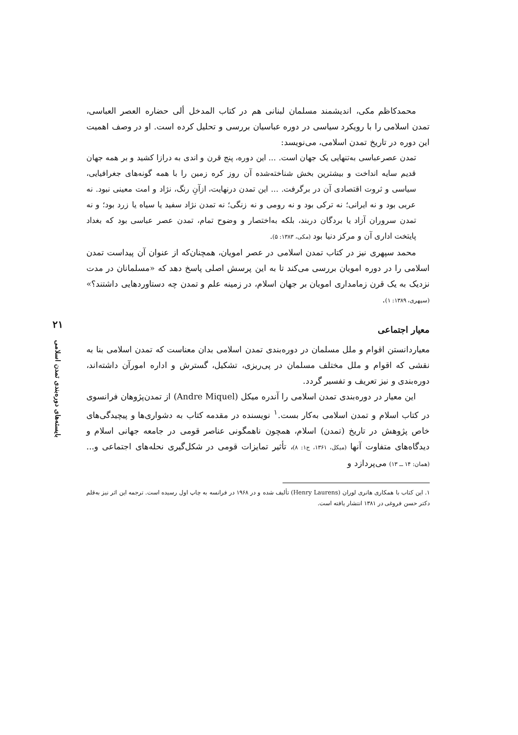۲۱
بایسته‌های دوره‌بندی تمدن اسلامی
محمدکاظم مکی، اندیشمند مسلمان لبنانی هم در کتاب المدخل ألی حضاره العصر العباسی، تمدن اسلامی را با رویکرد سیاسی در دوره عباسیان بررسی و تحلیل کرده است. او در وصف اهمیت این دوره در تاریخ تمدن اسلامی، می‌نویسد:
تمدن عصرعباسی به‌تنهایی یک جهان است. ... این دوره، پنج قرن و اندی به درازا کشید و بر همه جهان قدیم سایه انداخت و بیشترین بخش شناخته‌شده آن روز کره زمین را با همه گونه‌های جغرافیایی، سیاسی و ثروت اقتصادی آن در برگرفت. ... این تمدن درنهایت، ازآنِ رنگ، نژاد و امت معینی نبود. نه عربی بود و نه ایرانی؛ نه ترکی بود و نه رومی و نه زنگی؛ نه تمدن نژاد سفید یا سیاه یا زرد بود؛ و نه تمدن سروران آزاد یا بردگان دربند، بلکه به‌اختصار و وضوح تمام، تمدن عصر عباسی بود که بغداد پایتخت اداری آن و مرکز دنیا بود (مکی، ۱۳۸۳: ۵).
محمد سپهری نیز در کتاب تمدن اسلامی در عصر امویان، همچنان‌که از عنوان آن پیداست تمدن اسلامی را در دوره امویان بررسی می‌کند تا به این پرسش اصلی پاسخ دهد که «مسلمانان در مدت نزدیک به یک قرن زمامداری امویان بر جهان اسلام، در زمینه علم و تمدن چه دستاوردهایی داشتند؟» (سپهری، ۱۳۸۹: ۱).
معیار اجتماعی
معیاردانستن اقوام و ملل مسلمان در دوره‌بندی تمدن اسلامی بدان معناست که تمدن اسلامی بنا به نقشی که اقوام و ملل مختلف مسلمان در پی‌ریزی، تشکیل، گسترش و اداره امورآن داشته‌اند، دوره‌بندی و نیز تعریف و تفسیر گردد.
این معیار در دوره‌بندی تمدن اسلامی را آندره میکل (Andre Miquel) از تمدن‌پژوهان فرانسوی در کتاب اسلام و تمدن اسلامی به‌کار بست.<sup>۱</sup> نویسنده در مقدمه کتاب به دشواری‌ها و پیچیدگی‌های خاص پژوهش در تاریخ (تمدن) اسلام، همچون ناهمگونی عناصر قومی در جامعه جهانی اسلام و دیدگاه‌های متفاوت آنها (میکل، ۱۳۶۱، ج۱: ۸)، تأثیر تمایزات قومی در شکل‌گیری نحله‌های اجتماعی و... (همان: ۱۴ ــ ۱۳) می‌پردازد و
۱. این کتاب با همکاری هانری لوران (Henry Laurens) تألیف شده و در ۱۹۶۸ در فرانسه به چاپ اول رسیده است. ترجمه این اثر نیز به‌قلم دکتر حسن فروغی در ۱۳۸۱ انتشار یافته است.